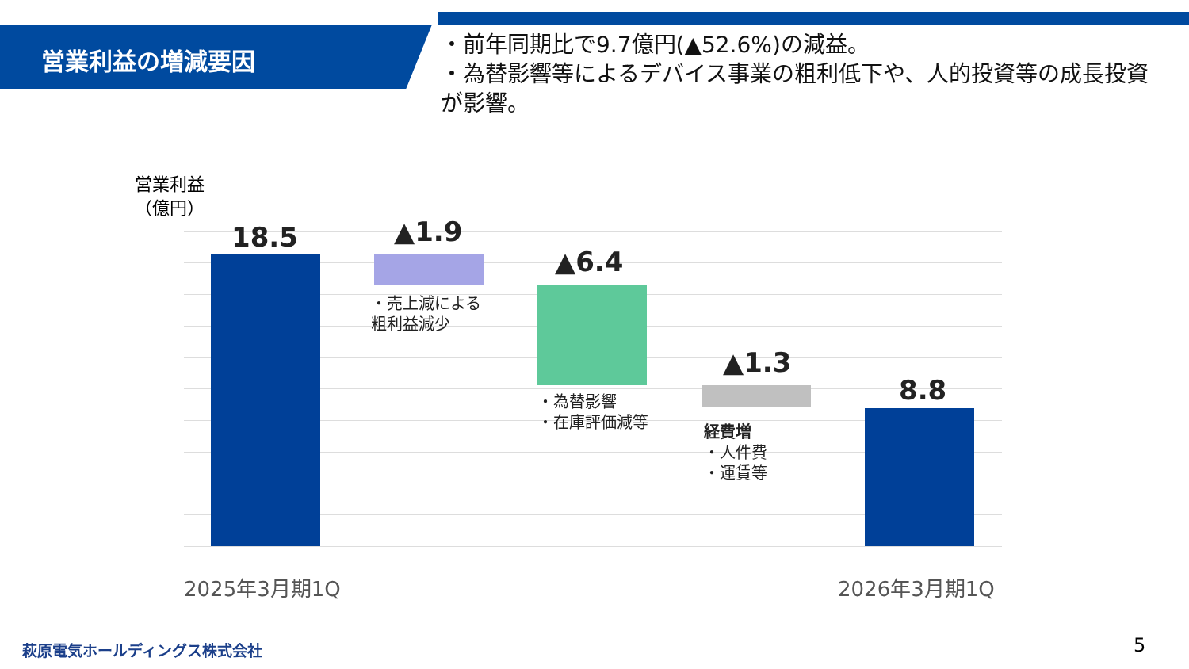営業利益の増減要因
・前年同期比で9.7億円(▲52.6%)の減益。
・為替影響等によるデバイス事業の粗利低下や、人的投資等の成長投資が影響。
営業利益
（億円）
18.5 ▲1.9
・売上減による
粗利益減少
▲6.4
・為替影響
・在庫評価減等
▲1.3
経費増
・人件費
・運賃等
8.8
2025年3月期1Q 2026年3月期1Q
萩原電気ホールディングス株式会社 5